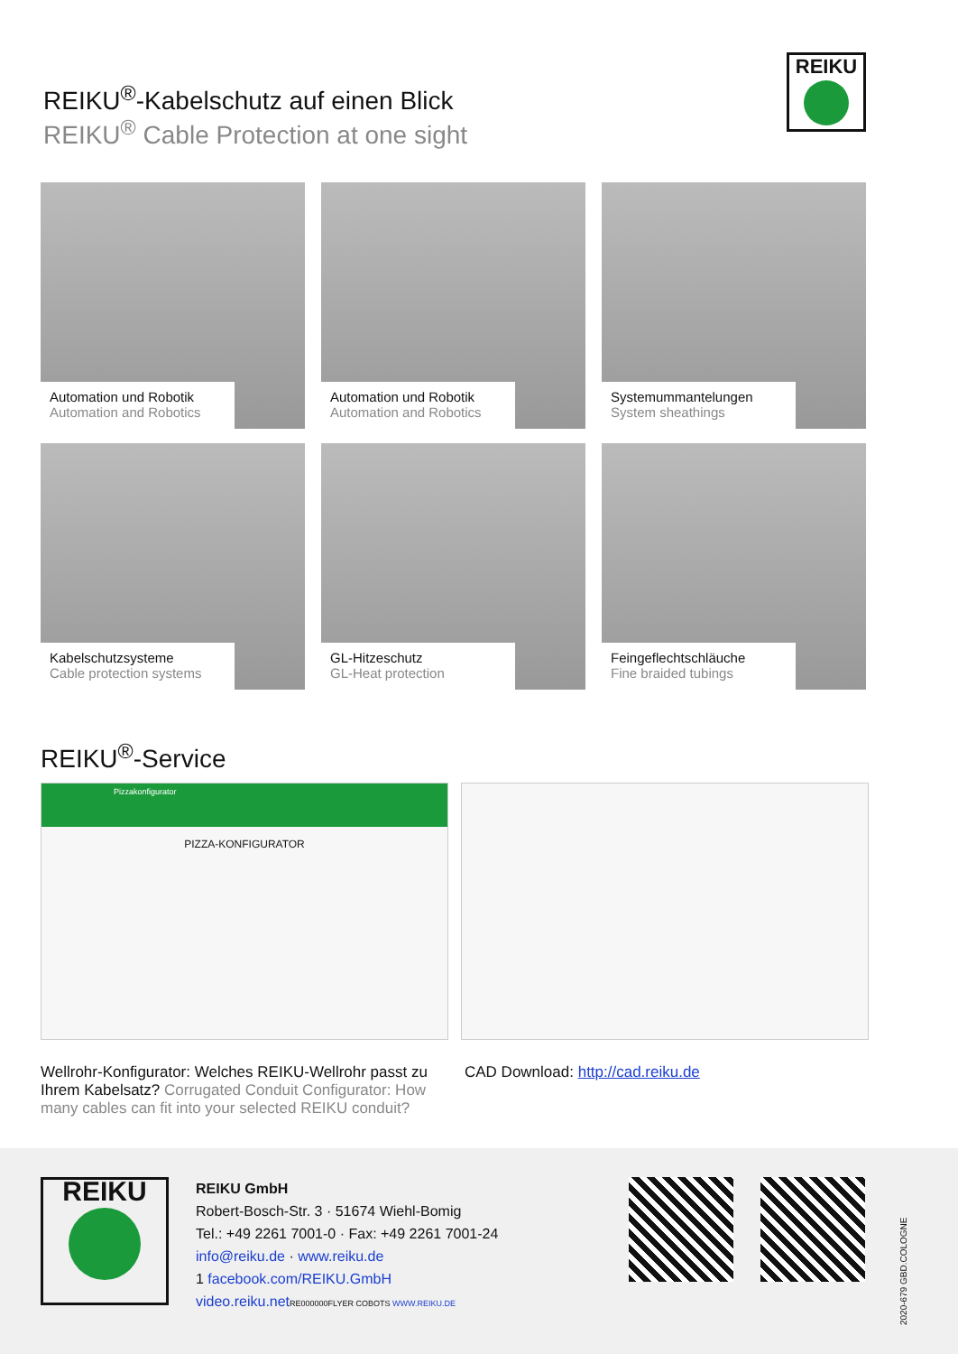REIKU<sup>®</sup>-Kabelschutz auf einen Blick
REIKU<sup>®</sup> Cable Protection at one sight
REIKU
Automation und Robotik
Automation and Robotics
Automation und Robotik
Automation and Robotics
Systemummantelungen
System sheathings
Kabelschutzsysteme
Cable protection systems
GL-Hitzeschutz
GL-Heat protection
Feingeflechtschläuche
Fine braided tubings
REIKU<sup>®</sup>-Service
Pizzakonfigurator
PIZZA-KONFIGURATOR
Wellrohr-Konfigurator: Welches REIKU-Wellrohr passt zu Ihrem Kabelsatz? Corrugated Conduit Configurator: How many cables can fit into your selected REIKU conduit?
CAD Download: http://cad.reiku.de
REIKU
REIKU GmbH
Robert-Bosch-Str. 3 · 51674 Wiehl-Bomig
Tel.: +49 2261 7001-0 · Fax: +49 2261 7001-24
info@reiku.de · www.reiku.de
1 facebook.com/REIKU.GmbH
video.reiku.net RE000000FLYER COBOTS WWW.REIKU.DE
2020-679 GBD.COLOGNE